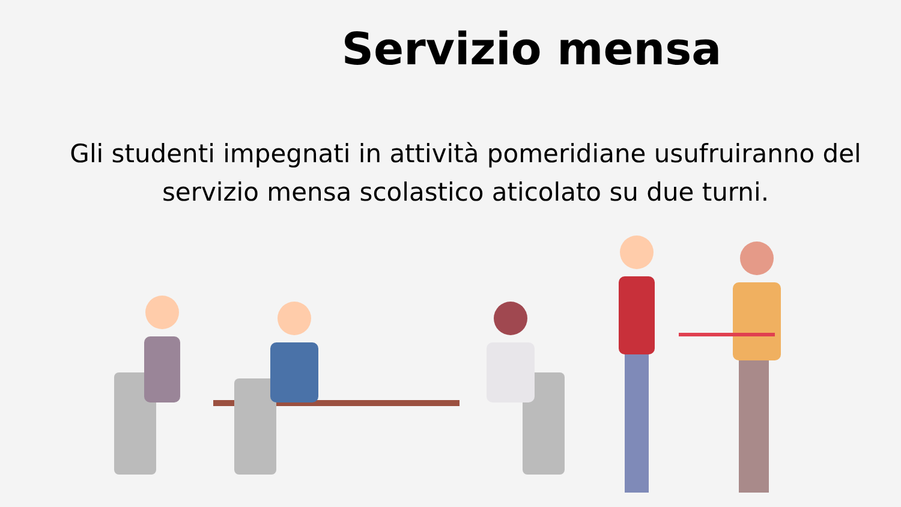Servizio mensa
Gli studenti impegnati in attività pomeridiane usufruiranno del servizio mensa scolastico aticolato su due turni.